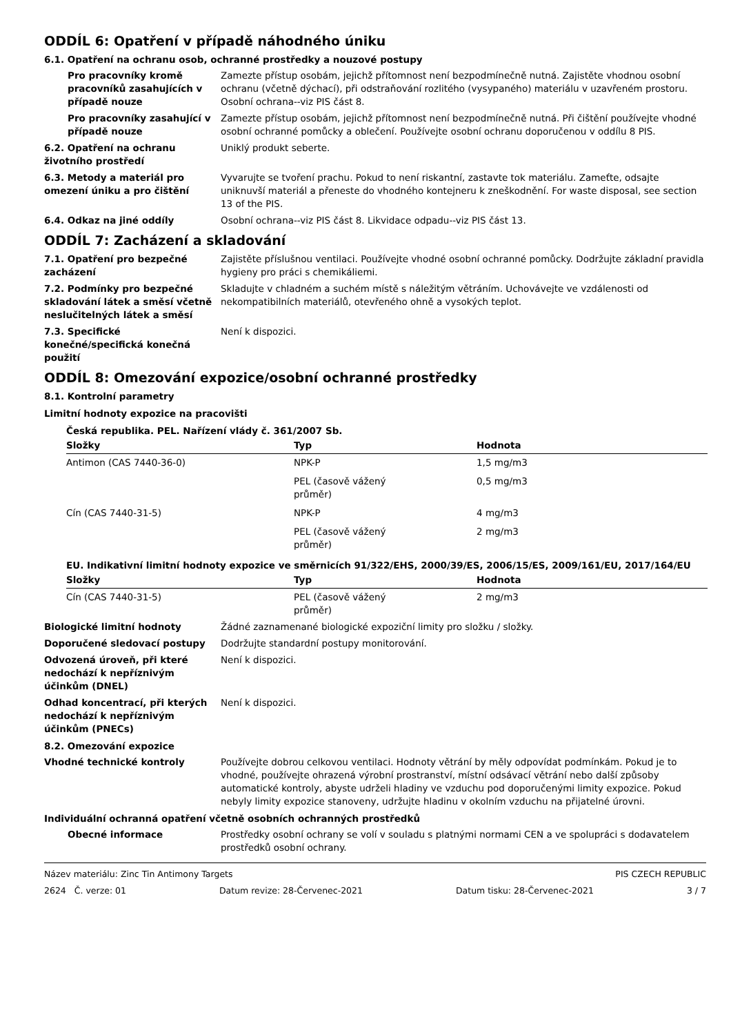ODDÍL 6: Opatření v případě náhodného úniku
6.1. Opatření na ochranu osob, ochranné prostředky a nouzové postupy
Pro pracovníky kromě pracovníků zasahujících v případě nouze
Zamezte přístup osobám, jejichž přítomnost není bezpodmínečně nutná. Zajistěte vhodnou osobní ochranu (včetně dýchací), při odstraňování rozlitého (vysypaného) materiálu v uzavřeném prostoru. Osobní ochrana--viz PIS část 8.
Pro pracovníky zasahující v případě nouze
Zamezte přístup osobám, jejichž přítomnost není bezpodmínečně nutná. Při čištění používejte vhodné osobní ochranné pomůcky a oblečení. Používejte osobní ochranu doporučenou v oddílu 8 PIS.
6.2. Opatření na ochranu životního prostředí
Uniklý produkt seberte.
6.3. Metody a materiál pro omezení úniku a pro čištění
Vyvarujte se tvoření prachu. Pokud to není riskantní, zastavte tok materiálu. Zameťte, odsajte uniknuvší materiál a přeneste do vhodného kontejneru k zneškodnění. For waste disposal, see section 13 of the PIS.
6.4. Odkaz na jiné oddíly Osobní ochrana--viz PIS část 8. Likvidace odpadu--viz PIS část 13.
ODDÍL 7: Zacházení a skladování
7.1. Opatření pro bezpečné zacházení
Zajistěte příslušnou ventilaci. Používejte vhodné osobní ochranné pomůcky. Dodržujte základní pravidla hygieny pro práci s chemikáliemi.
7.2. Podmínky pro bezpečné skladování látek a směsí včetně neslučitelných látek a směsí
Skladujte v chladném a suchém místě s náležitým větráním. Uchovávejte ve vzdálenosti od nekompatibilních materiálů, otevřeného ohně a vysokých teplot.
7.3. Specifické konečné/specifická konečná použití
Není k dispozici.
ODDÍL 8: Omezování expozice/osobní ochranné prostředky
8.1. Kontrolní parametry
Limitní hodnoty expozice na pracovišti
Česká republika. PEL. Nařízení vlády č. 361/2007 Sb.
| Složky | Typ | Hodnota |
| --- | --- | --- |
| Antimon (CAS 7440-36-0) | NPK-P | 1,5 mg/m3 |
| | PEL (časově vážený průměr) | 0,5 mg/m3 |
| Cín (CAS 7440-31-5) | NPK-P | 4 mg/m3 |
| | PEL (časově vážený průměr) | 2 mg/m3 |
EU. Indikativní limitní hodnoty expozice ve směrnicích 91/322/EHS, 2000/39/ES, 2006/15/ES, 2009/161/EU, 2017/164/EU
| Složky | Typ | Hodnota |
| --- | --- | --- |
| Cín (CAS 7440-31-5) | PEL (časově vážený průměr) | 2 mg/m3 |
Biologické limitní hodnoty Žádné zaznamenané biologické expoziční limity pro složku / složky.
Doporučené sledovací postupy Dodržujte standardní postupy monitorování.
Odvozená úroveň, při které nedochází k nepříznivým účinkům (DNEL)
Není k dispozici.
Odhad koncentrací, při kterých nedochází k nepříznivým účinkům (PNECs)
Není k dispozici.
8.2. Omezování expozice
Vhodné technické kontroly Používejte dobrou celkovou ventilaci. Hodnoty větrání by měly odpovídat podmínkám. Pokud je to vhodné, používejte ohrazená výrobní prostranství, místní odsávací větrání nebo další způsoby automatické kontroly, abyste udrželi hladiny ve vzduchu pod doporučenými limity expozice. Pokud nebyly limity expozice stanoveny, udržujte hladinu v okolním vzduchu na přijatelné úrovni.
Individuální ochranná opatření včetně osobních ochranných prostředků
Obecné informace Prostředky osobní ochrany se volí v souladu s platnými normami CEN a ve spolupráci s dodavatelem prostředků osobní ochrany.
Název materiálu: Zinc Tin Antimony Targets PIS CZECH REPUBLIC
2624 Č. verze: 01 Datum revize: 28-Červenec-2021 Datum tisku: 28-Červenec-2021 3 / 7